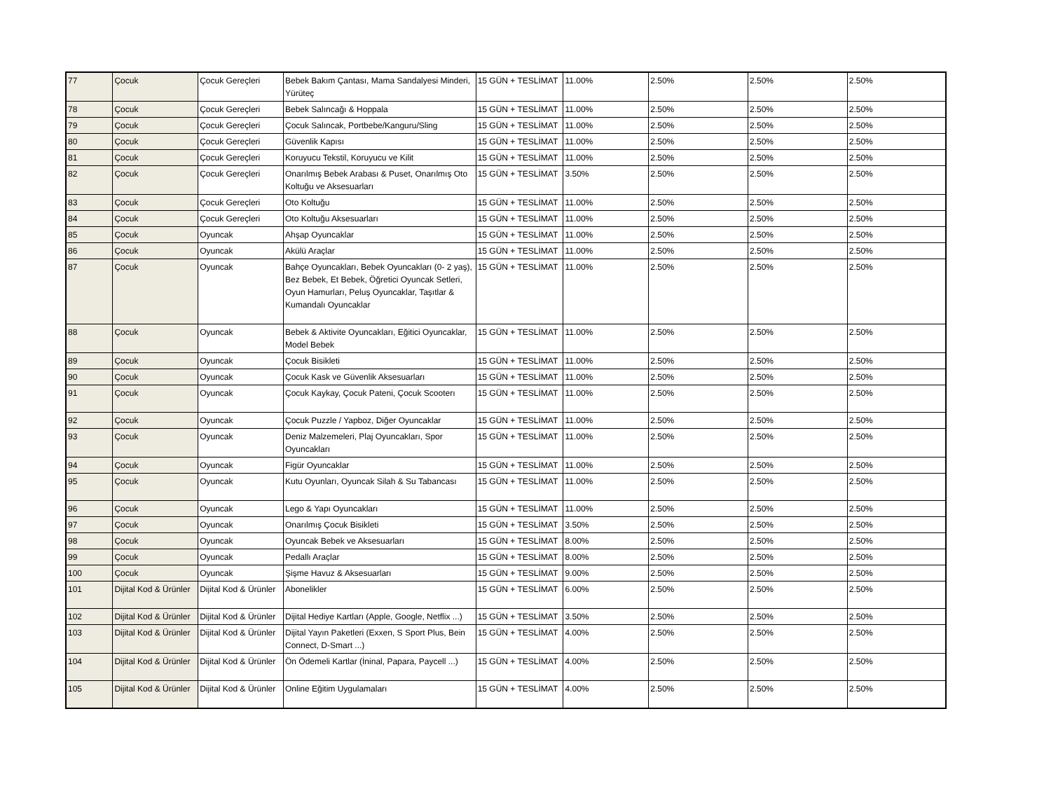| 77 | Çocuk | Çocuk Gereçleri | Bebek Bakım Çantası, Mama Sandalyesi Minderi, Yürüteç | 15 GÜN + TESLİMAT | 11.00% | 2.50% | 2.50% | 2.50% |
| 78 | Çocuk | Çocuk Gereçleri | Bebek Salıncağı & Hoppala | 15 GÜN + TESLİMAT | 11.00% | 2.50% | 2.50% | 2.50% |
| 79 | Çocuk | Çocuk Gereçleri | Çocuk Salıncak, Portbebe/Kanguru/Sling | 15 GÜN + TESLİMAT | 11.00% | 2.50% | 2.50% | 2.50% |
| 80 | Çocuk | Çocuk Gereçleri | Güvenlik Kapısı | 15 GÜN + TESLİMAT | 11.00% | 2.50% | 2.50% | 2.50% |
| 81 | Çocuk | Çocuk Gereçleri | Koruyucu Tekstil, Koruyucu ve Kilit | 15 GÜN + TESLİMAT | 11.00% | 2.50% | 2.50% | 2.50% |
| 82 | Çocuk | Çocuk Gereçleri | Onarılmış Bebek Arabası & Puset, Onarılmış Oto Koltuğu ve Aksesuarları | 15 GÜN + TESLİMAT | 3.50% | 2.50% | 2.50% | 2.50% |
| 83 | Çocuk | Çocuk Gereçleri | Oto Koltuğu | 15 GÜN + TESLİMAT | 11.00% | 2.50% | 2.50% | 2.50% |
| 84 | Çocuk | Çocuk Gereçleri | Oto Koltuğu Aksesuarları | 15 GÜN + TESLİMAT | 11.00% | 2.50% | 2.50% | 2.50% |
| 85 | Çocuk | Oyuncak | Ahşap Oyuncaklar | 15 GÜN + TESLİMAT | 11.00% | 2.50% | 2.50% | 2.50% |
| 86 | Çocuk | Oyuncak | Akülü Araçlar | 15 GÜN + TESLİMAT | 11.00% | 2.50% | 2.50% | 2.50% |
| 87 | Çocuk | Oyuncak | Bahçe Oyuncakları, Bebek Oyuncakları (0- 2 yaş), Bez Bebek, Et Bebek, Öğretici Oyuncak Setleri, Oyun Hamurları, Peluş Oyuncaklar, Taşıtlar & Kumandalı Oyuncaklar | 15 GÜN + TESLİMAT | 11.00% | 2.50% | 2.50% | 2.50% |
| 88 | Çocuk | Oyuncak | Bebek & Aktivite Oyuncakları, Eğitici Oyuncaklar, Model Bebek | 15 GÜN + TESLİMAT | 11.00% | 2.50% | 2.50% | 2.50% |
| 89 | Çocuk | Oyuncak | Çocuk Bisikleti | 15 GÜN + TESLİMAT | 11.00% | 2.50% | 2.50% | 2.50% |
| 90 | Çocuk | Oyuncak | Çocuk Kask ve Güvenlik Aksesuarları | 15 GÜN + TESLİMAT | 11.00% | 2.50% | 2.50% | 2.50% |
| 91 | Çocuk | Oyuncak | Çocuk Kaykay, Çocuk Pateni, Çocuk Scooterı | 15 GÜN + TESLİMAT | 11.00% | 2.50% | 2.50% | 2.50% |
| 92 | Çocuk | Oyuncak | Çocuk Puzzle / Yapboz, Diğer Oyuncaklar | 15 GÜN + TESLİMAT | 11.00% | 2.50% | 2.50% | 2.50% |
| 93 | Çocuk | Oyuncak | Deniz Malzemeleri, Plaj Oyuncakları, Spor Oyuncakları | 15 GÜN + TESLİMAT | 11.00% | 2.50% | 2.50% | 2.50% |
| 94 | Çocuk | Oyuncak | Figür Oyuncaklar | 15 GÜN + TESLİMAT | 11.00% | 2.50% | 2.50% | 2.50% |
| 95 | Çocuk | Oyuncak | Kutu Oyunları, Oyuncak Silah & Su Tabancası | 15 GÜN + TESLİMAT | 11.00% | 2.50% | 2.50% | 2.50% |
| 96 | Çocuk | Oyuncak | Lego & Yapı Oyuncakları | 15 GÜN + TESLİMAT | 11.00% | 2.50% | 2.50% | 2.50% |
| 97 | Çocuk | Oyuncak | Onarılmış Çocuk Bisikleti | 15 GÜN + TESLİMAT | 3.50% | 2.50% | 2.50% | 2.50% |
| 98 | Çocuk | Oyuncak | Oyuncak Bebek ve Aksesuarları | 15 GÜN + TESLİMAT | 8.00% | 2.50% | 2.50% | 2.50% |
| 99 | Çocuk | Oyuncak | Pedallı Araçlar | 15 GÜN + TESLİMAT | 8.00% | 2.50% | 2.50% | 2.50% |
| 100 | Çocuk | Oyuncak | Şişme Havuz & Aksesuarları | 15 GÜN + TESLİMAT | 9.00% | 2.50% | 2.50% | 2.50% |
| 101 | Dijital Kod & Ürünler | Dijital Kod & Ürünler | Abonelikler | 15 GÜN + TESLİMAT | 6.00% | 2.50% | 2.50% | 2.50% |
| 102 | Dijital Kod & Ürünler | Dijital Kod & Ürünler | Dijital Hediye Kartları (Apple, Google, Netflix ...) | 15 GÜN + TESLİMAT | 3.50% | 2.50% | 2.50% | 2.50% |
| 103 | Dijital Kod & Ürünler | Dijital Kod & Ürünler | Dijital Yayın Paketleri (Exxen, S Sport Plus, Bein Connect, D-Smart ...) | 15 GÜN + TESLİMAT | 4.00% | 2.50% | 2.50% | 2.50% |
| 104 | Dijital Kod & Ürünler | Dijital Kod & Ürünler | Ön Ödemeli Kartlar (İninal, Papara, Paycell ...) | 15 GÜN + TESLİMAT | 4.00% | 2.50% | 2.50% | 2.50% |
| 105 | Dijital Kod & Ürünler | Dijital Kod & Ürünler | Online Eğitim Uygulamaları | 15 GÜN + TESLİMAT | 4.00% | 2.50% | 2.50% | 2.50% |